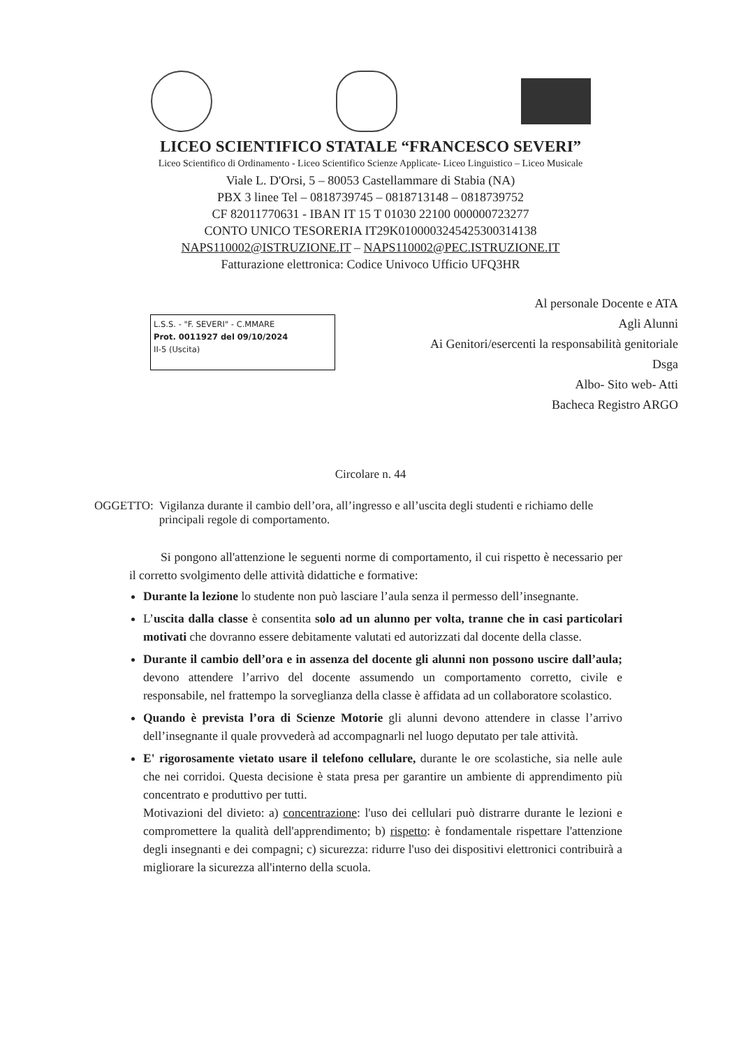LICEO SCIENTIFICO STATALE “FRANCESCO SEVERI”
Liceo Scientifico di Ordinamento - Liceo Scientifico Scienze Applicate- Liceo Linguistico – Liceo Musicale
Viale L. D'Orsi, 5 – 80053 Castellammare di Stabia (NA)
PBX 3 linee Tel – 0818739745 – 0818713148 – 0818739752
CF 82011770631 - IBAN IT 15 T 01030 22100 000000723277
CONTO UNICO TESORERIA IT29K0100003245425300314138
NAPS110002@ISTRUZIONE.IT – NAPS110002@PEC.ISTRUZIONE.IT
Fatturazione elettronica: Codice Univoco Ufficio UFQ3HR
L.S.S. - "F. SEVERI" - C.MMARE
Prot. 0011927 del 09/10/2024
II-5 (Uscita)
Al personale Docente e ATA
Agli Alunni
Ai Genitori/esercenti la responsabilità genitoriale
Dsga
Albo- Sito web- Atti
Bacheca Registro ARGO
Circolare n. 44
OGGETTO: Vigilanza durante il cambio dell’ora, all’ingresso e all’uscita degli studenti e richiamo delle principali regole di comportamento.
Si pongono all'attenzione le seguenti norme di comportamento, il cui rispetto è necessario per il corretto svolgimento delle attività didattiche e formative:
Durante la lezione lo studente non può lasciare l’aula senza il permesso dell’insegnante.
L’uscita dalla classe è consentita solo ad un alunno per volta, tranne che in casi particolari motivati che dovranno essere debitamente valutati ed autorizzati dal docente della classe.
Durante il cambio dell’ora e in assenza del docente gli alunni non possono uscire dall’aula; devono attendere l’arrivo del docente assumendo un comportamento corretto, civile e responsabile, nel frattempo la sorveglianza della classe è affidata ad un collaboratore scolastico.
Quando è prevista l’ora di Scienze Motorie gli alunni devono attendere in classe l’arrivo dell’insegnante il quale provvederà ad accompagnarli nel luogo deputato per tale attività.
E' rigorosamente vietato usare il telefono cellulare, durante le ore scolastiche, sia nelle aule che nei corridoi. Questa decisione è stata presa per garantire un ambiente di apprendimento più concentrato e produttivo per tutti.
Motivazioni del divieto: a) concentrazione: l'uso dei cellulari può distrarre durante le lezioni e compromettere la qualità dell'apprendimento; b) rispetto: è fondamentale rispettare l'attenzione degli insegnanti e dei compagni; c) sicurezza: ridurre l'uso dei dispositivi elettronici contribuirà a migliorare la sicurezza all'interno della scuola.